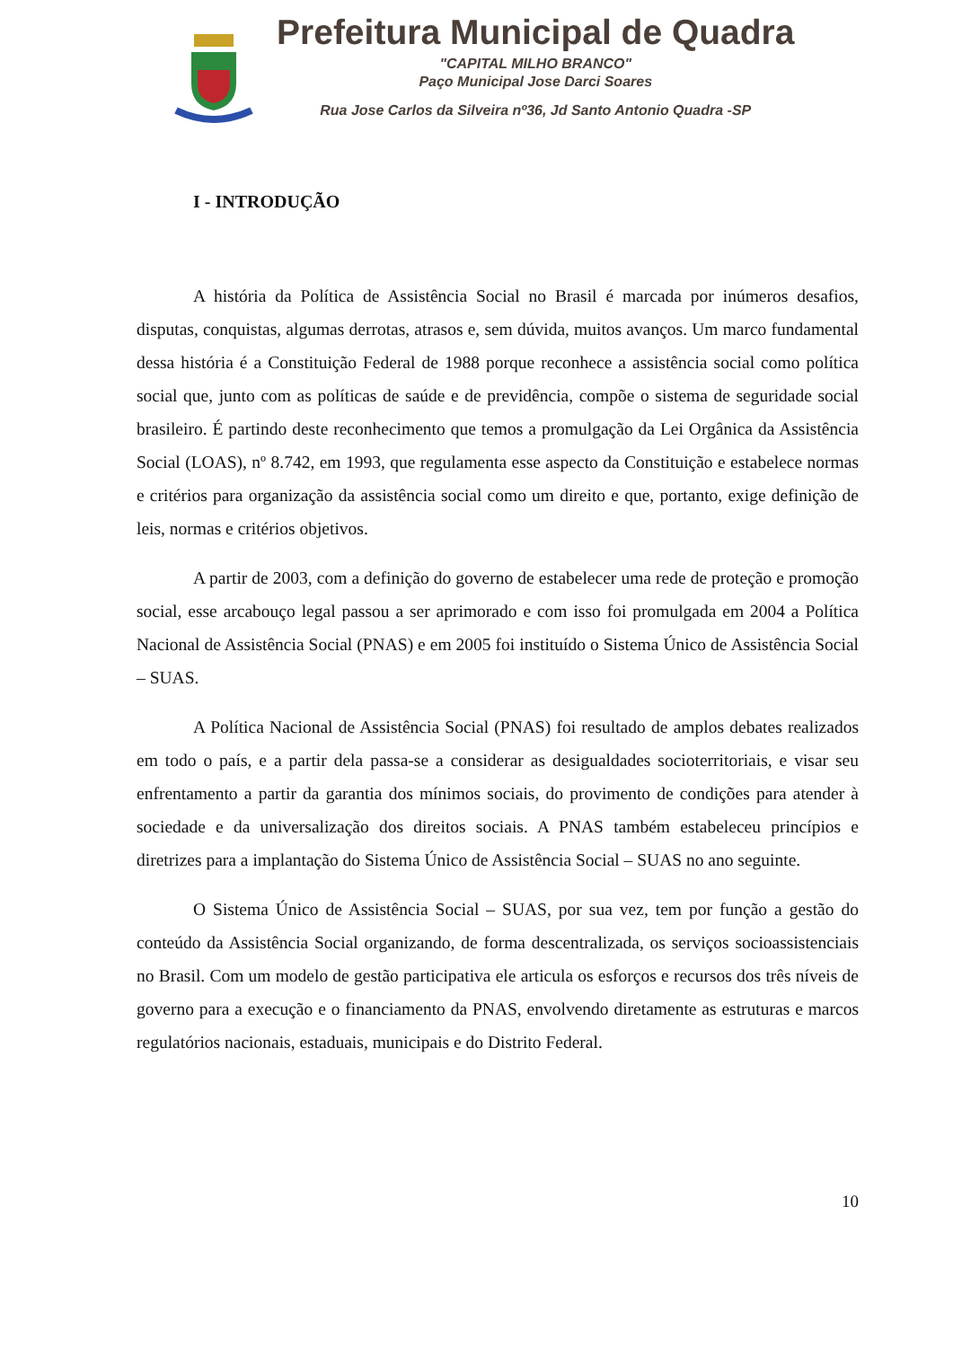Prefeitura Municipal de Quadra
"CAPITAL MILHO BRANCO"
Paço Municipal Jose Darci Soares
Rua Jose Carlos da Silveira nº36, Jd Santo Antonio Quadra -SP
I - INTRODUÇÃO
A história da Política de Assistência Social no Brasil é marcada por inúmeros desafios, disputas, conquistas, algumas derrotas, atrasos e, sem dúvida, muitos avanços. Um marco fundamental dessa história é a Constituição Federal de 1988 porque reconhece a assistência social como política social que, junto com as políticas de saúde e de previdência, compõe o sistema de seguridade social brasileiro. É partindo deste reconhecimento que temos a promulgação da Lei Orgânica da Assistência Social (LOAS), nº 8.742, em 1993, que regulamenta esse aspecto da Constituição e estabelece normas e critérios para organização da assistência social como um direito e que, portanto, exige definição de leis, normas e critérios objetivos.
A partir de 2003, com a definição do governo de estabelecer uma rede de proteção e promoção social, esse arcabouço legal passou a ser aprimorado e com isso foi promulgada em 2004 a Política Nacional de Assistência Social (PNAS) e em 2005 foi instituído o Sistema Único de Assistência Social – SUAS.
A Política Nacional de Assistência Social (PNAS) foi resultado de amplos debates realizados em todo o país, e a partir dela passa-se a considerar as desigualdades socioterritoriais, e visar seu enfrentamento a partir da garantia dos mínimos sociais, do provimento de condições para atender à sociedade e da universalização dos direitos sociais. A PNAS também estabeleceu princípios e diretrizes para a implantação do Sistema Único de Assistência Social – SUAS no ano seguinte.
O Sistema Único de Assistência Social – SUAS, por sua vez, tem por função a gestão do conteúdo da Assistência Social organizando, de forma descentralizada, os serviços socioassistenciais no Brasil. Com um modelo de gestão participativa ele articula os esforços e recursos dos três níveis de governo para a execução e o financiamento da PNAS, envolvendo diretamente as estruturas e marcos regulatórios nacionais, estaduais, municipais e do Distrito Federal.
10